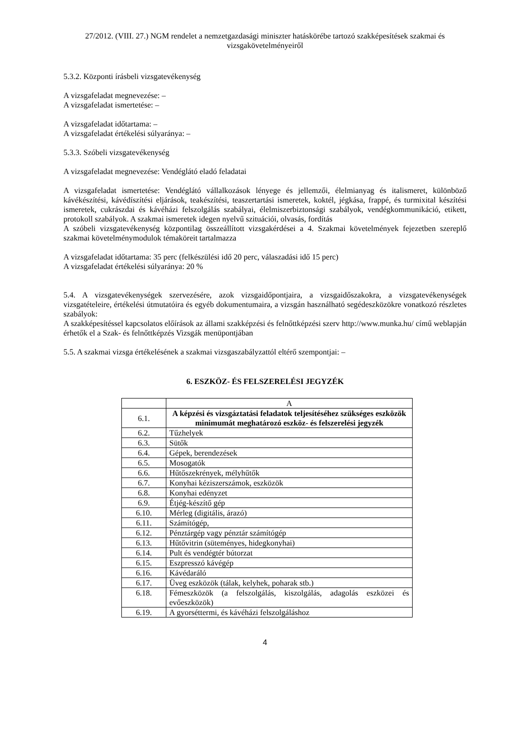27/2012. (VIII. 27.) NGM rendelet a nemzetgazdasági miniszter hatáskörébe tartozó szakképesítések szakmai és vizsgakövetelményeiről
5.3.2. Központi írásbeli vizsgatevékenység
A vizsgafeladat megnevezése: –
A vizsgafeladat ismertetése: –
A vizsgafeladat időtartama: –
A vizsgafeladat értékelési súlyaránya: –
5.3.3. Szóbeli vizsgatevékenység
A vizsgafeladat megnevezése: Vendéglátó eladó feladatai
A vizsgafeladat ismertetése: Vendéglátó vállalkozások lényege és jellemzői, élelmianyag és italismeret, különböző kávékészítési, kávédíszítési eljárások, teakészítési, teaszertartási ismeretek, koktél, jégkása, frappé, és turmixital készítési ismeretek, cukrászdai és kávéházi felszolgálás szabályai, élelmiszerbiztonsági szabályok, vendégkommunikáció, etikett, protokoll szabályok. A szakmai ismeretek idegen nyelvű szituációi, olvasás, fordítás
A szóbeli vizsgatevékenység központilag összeállított vizsgakérdései a 4. Szakmai követelmények fejezetben szereplő szakmai követelménymodulok témaköreit tartalmazza
A vizsgafeladat időtartama: 35 perc (felkészülési idő 20 perc, válaszadási idő 15 perc)
A vizsgafeladat értékelési súlyaránya: 20 %
5.4. A vizsgatevékenységek szervezésére, azok vizsgaidőpontjaira, a vizsgaidőszakokra, a vizsgatevékenységek vizsgatételeire, értékelési útmutatóira és egyéb dokumentumaira, a vizsgán használható segédeszközökre vonatkozó részletes szabályok:
A szakképesítéssel kapcsolatos előírások az állami szakképzési és felnőttképzési szerv http://www.munka.hu/ című weblapján érhetők el a Szak- és felnőttképzés Vizsgák menüpontjában
5.5. A szakmai vizsga értékelésének a szakmai vizsgaszabályzattól eltérő szempontjai: –
6. ESZKÖZ- ÉS FELSZERELÉSI JEGYZÉK
| | A |
| 6.1. | A képzési és vizsgáztatási feladatok teljesítéséhez szükséges eszközök minimumát meghatározó eszköz- és felszerelési jegyzék |
| 6.2. | Tűzhelyek |
| 6.3. | Sütők |
| 6.4. | Gépek, berendezések |
| 6.5. | Mosogatók |
| 6.6. | Hűtőszekrények, mélyhűtők |
| 6.7. | Konyhai kéziszerszámok, eszközök |
| 6.8. | Konyhai edényzet |
| 6.9. | Étjég-készítő gép |
| 6.10. | Mérleg (digitális, árazó) |
| 6.11. | Számítógép, |
| 6.12. | Pénztárgép vagy pénztár számítógép |
| 6.13. | Hűtővitrin (süteményes, hidegkonyhai) |
| 6.14. | Pult és vendégtér bútorzat |
| 6.15. | Eszpresszó kávégép |
| 6.16. | Kávédaráló |
| 6.17. | Üveg eszközök (tálak, kelyhek, poharak stb.) |
| 6.18. | Fémeszközök (a felszolgálás, kiszolgálás, adagolás eszközei és evőeszközök) |
| 6.19. | A gyorséttermi, és kávéházi felszolgáláshoz |
4